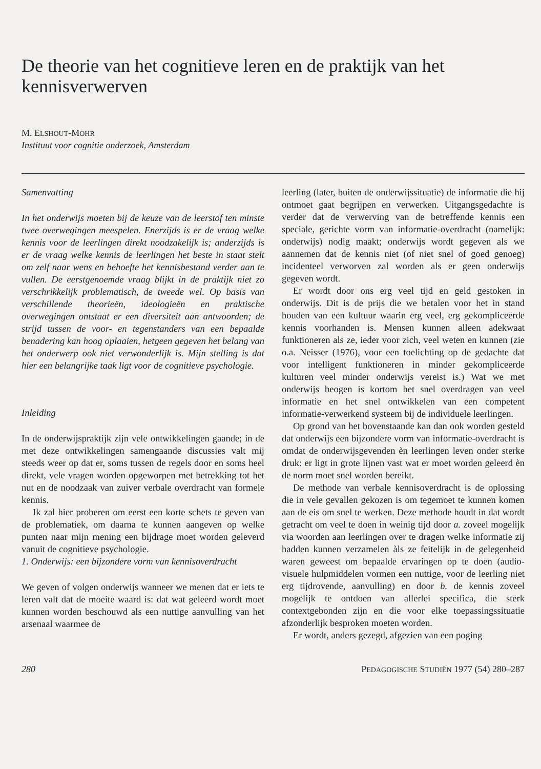De theorie van het cognitieve leren en de praktijk van het kennisverwerven
M. ELSHOUT-MOHR
Instituut voor cognitie onderzoek, Amsterdam
Samenvatting
In het onderwijs moeten bij de keuze van de leerstof ten minste twee overwegingen meespelen. Enerzijds is er de vraag welke kennis voor de leerlingen direkt noodzakelijk is; anderzijds is er de vraag welke kennis de leerlingen het beste in staat stelt om zelf naar wens en behoefte het kennisbestand verder aan te vullen. De eerstgenoemde vraag blijkt in de praktijk niet zo verschrikkelijk problematisch, de tweede wel. Op basis van verschillende theorieën, ideologieën en praktische overwegingen ontstaat er een diversiteit aan antwoorden; de strijd tussen de voor- en tegenstanders van een bepaalde benadering kan hoog oplaaien, hetgeen gegeven het belang van het onderwerp ook niet verwonderlijk is. Mijn stelling is dat hier een belangrijke taak ligt voor de cognitieve psychologie.
Inleiding
In de onderwijspraktijk zijn vele ontwikkelingen gaande; in de met deze ontwikkelingen samengaande discussies valt mij steeds weer op dat er, soms tussen de regels door en soms heel direkt, vele vragen worden opgeworpen met betrekking tot het nut en de noodzaak van zuiver verbale overdracht van formele kennis.
Ik zal hier proberen om eerst een korte schets te geven van de problematiek, om daarna te kunnen aangeven op welke punten naar mijn mening een bijdrage moet worden geleverd vanuit de cognitieve psychologie.
1. Onderwijs: een bijzondere vorm van kennisoverdracht
We geven of volgen onderwijs wanneer we menen dat er iets te leren valt dat de moeite waard is: dat wat geleerd wordt moet kunnen worden beschouwd als een nuttige aanvulling van het arsenaal waarmee de
leerling (later, buiten de onderwijssituatie) de informatie die hij ontmoet gaat begrijpen en verwerken. Uitgangsgedachte is verder dat de verwerving van de betreffende kennis een speciale, gerichte vorm van informatie-overdracht (namelijk: onderwijs) nodig maakt; onderwijs wordt gegeven als we aannemen dat de kennis niet (of niet snel of goed genoeg) incidenteel verworven zal worden als er geen onderwijs gegeven wordt.
Er wordt door ons erg veel tijd en geld gestoken in onderwijs. Dit is de prijs die we betalen voor het in stand houden van een kultuur waarin erg veel, erg gekompliceerde kennis voorhanden is. Mensen kunnen alleen adekwaat funktioneren als ze, ieder voor zich, veel weten en kunnen (zie o.a. Neisser (1976), voor een toelichting op de gedachte dat voor intelligent funktioneren in minder gekompliceerde kulturen veel minder onderwijs vereist is.) Wat we met onderwijs beogen is kortom het snel overdragen van veel informatie en het snel ontwikkelen van een competent informatie-verwerkend systeem bij de individuele leerlingen.
Op grond van het bovenstaande kan dan ook worden gesteld dat onderwijs een bijzondere vorm van informatie-overdracht is omdat de onderwijsgevenden èn leerlingen leven onder sterke druk: er ligt in grote lijnen vast wat er moet worden geleerd èn de norm moet snel worden bereikt.
De methode van verbale kennisoverdracht is de oplossing die in vele gevallen gekozen is om tegemoet te kunnen komen aan de eis om snel te werken. Deze methode houdt in dat wordt getracht om veel te doen in weinig tijd door a. zoveel mogelijk via woorden aan leerlingen over te dragen welke informatie zij hadden kunnen verzamelen àls ze feitelijk in de gelegenheid waren geweest om bepaalde ervaringen op te doen (audio-visuele hulpmiddelen vormen een nuttige, voor de leerling niet erg tijdrovende, aanvulling) en door b. de kennis zoveel mogelijk te ontdoen van allerlei specifica, die sterk contextgebonden zijn en die voor elke toepassingssituatie afzonderlijk besproken moeten worden.
Er wordt, anders gezegd, afgezien van een poging
280 PEDAGOGISCHE STUDIËN 1977 (54) 280–287